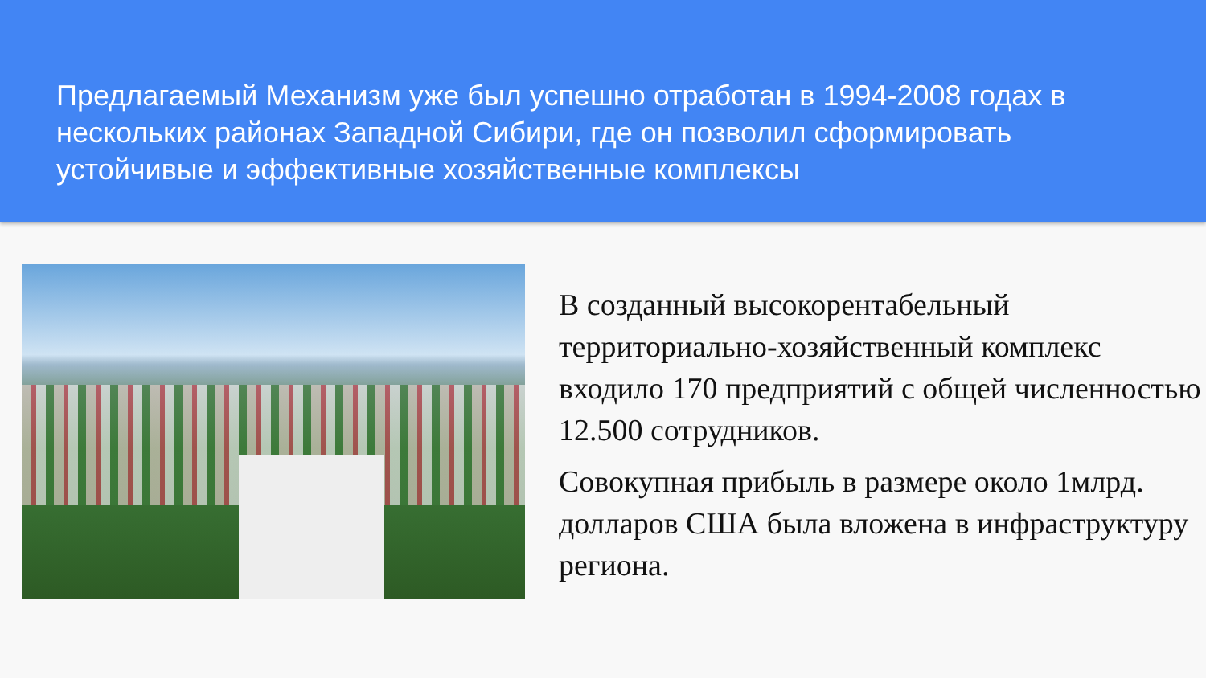Предлагаемый Механизм уже был успешно отработан в 1994-2008 годах в нескольких районах Западной Сибири, где он позволил сформировать устойчивые и эффективные хозяйственные комплексы
В созданный высокорентабельный территориально-хозяйственный комплекс входило 170 предприятий с общей численностью 12.500 сотрудников.
Совокупная прибыль в размере около 1млрд. долларов США была вложена в инфраструктуру региона.